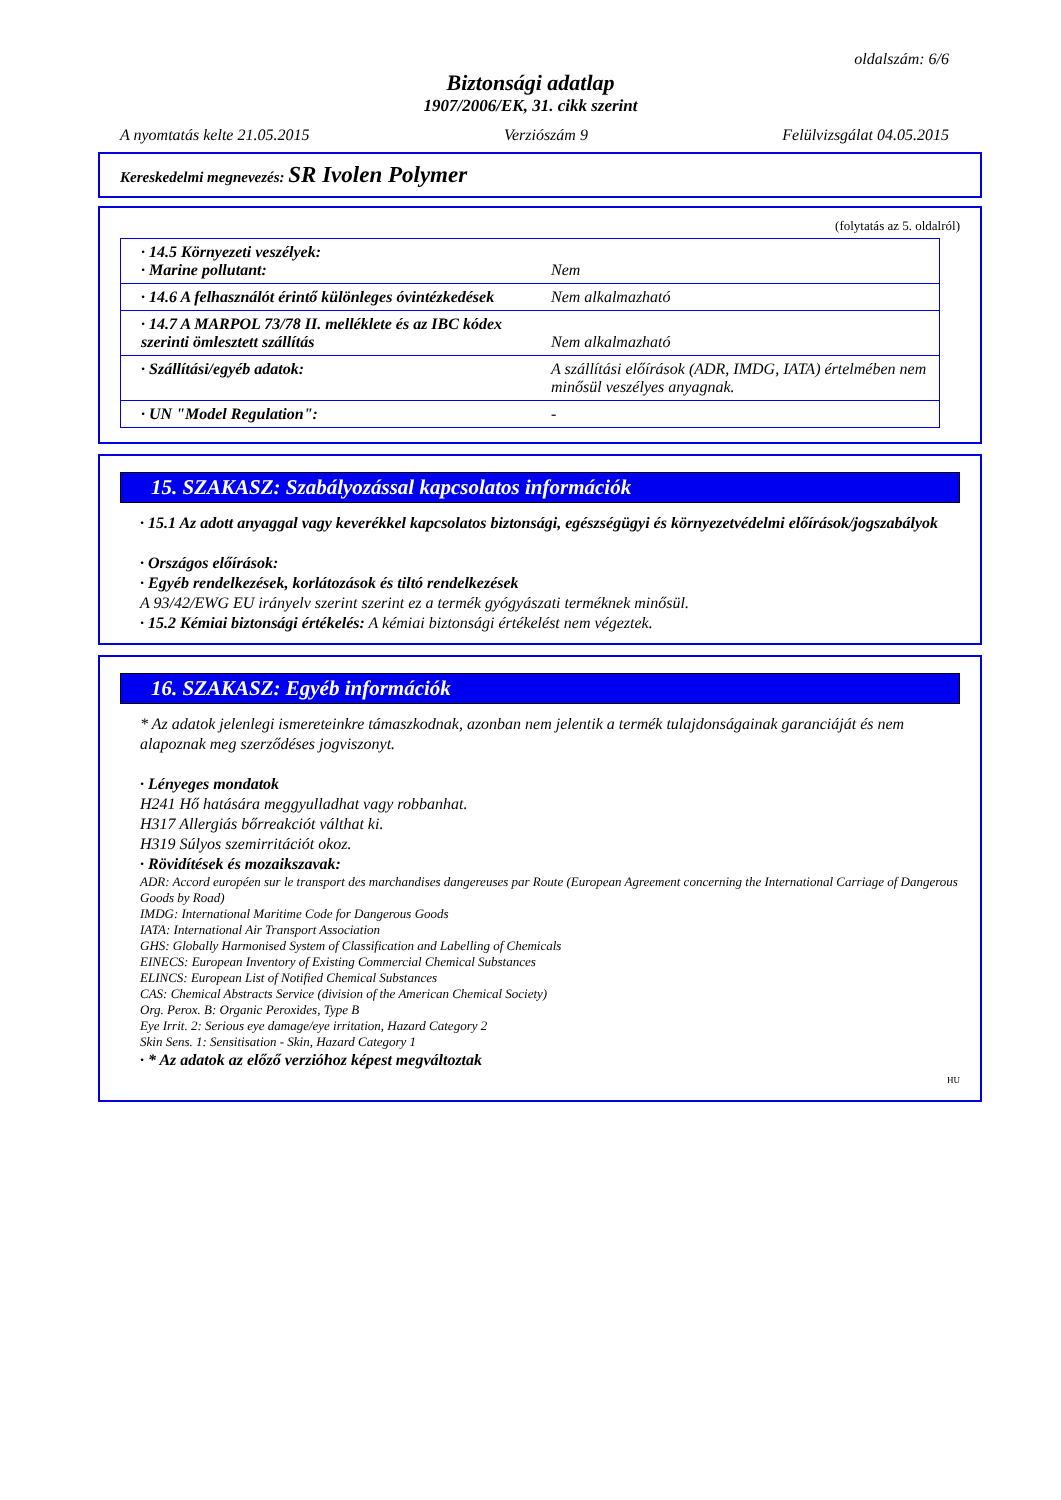oldalszám: 6/6
Biztonsági adatlap
1907/2006/EK, 31. cikk szerint
A nyomtatás kelte 21.05.2015 Verziószám 9 Felülvizsgálat 04.05.2015
Kereskedelmi megnevezés: SR Ivolen Polymer
(folytatás az 5. oldalról)
| · 14.5 Környezeti veszélyek: · Marine pollutant: | Nem |
| · 14.6 A felhasználót érintő különleges óvintézkedések | Nem alkalmazható |
| · 14.7 A MARPOL 73/78 II. melléklete és az IBC kódex szerinti ömlesztett szállítás | Nem alkalmazható |
| · Szállítási/egyéb adatok: | A szállítási előírások (ADR, IMDG, IATA) értelmében nem minősül veszélyes anyagnak. |
| · UN "Model Regulation": | - |
15. SZAKASZ: Szabályozással kapcsolatos információk
· 15.1 Az adott anyaggal vagy keverékkel kapcsolatos biztonsági, egészségügyi és környezetvédelmi előírások/jogszabályok
· Országos előírások:
· Egyéb rendelkezések, korlátozások és tiltó rendelkezések
A 93/42/EWG EU irányelv szerint szerint ez a termék gyógyászati terméknek minősül.
· 15.2 Kémiai biztonsági értékelés: A kémiai biztonsági értékelést nem végeztek.
16. SZAKASZ: Egyéb információk
* Az adatok jelenlegi ismereteinkre támaszkodnak, azonban nem jelentik a termék tulajdonságainak garanciáját és nem alapoznak meg szerződéses jogviszonyt.
· Lényeges mondatok
H241 Hő hatására meggyulladhat vagy robbanhat.
H317 Allergiás bőrreakciót válthat ki.
H319 Súlyos szemirritációt okoz.
· Rövidítések és mozaikszavak:
ADR: Accord européen sur le transport des marchandises dangereuses par Route (European Agreement concerning the International Carriage of Dangerous Goods by Road)
IMDG: International Maritime Code for Dangerous Goods
IATA: International Air Transport Association
GHS: Globally Harmonised System of Classification and Labelling of Chemicals
EINECS: European Inventory of Existing Commercial Chemical Substances
ELINCS: European List of Notified Chemical Substances
CAS: Chemical Abstracts Service (division of the American Chemical Society)
Org. Perox. B: Organic Peroxides, Type B
Eye Irrit. 2: Serious eye damage/eye irritation, Hazard Category 2
Skin Sens. 1: Sensitisation - Skin, Hazard Category 1
· * Az adatok az előző verzióhoz képest megváltoztak
HU